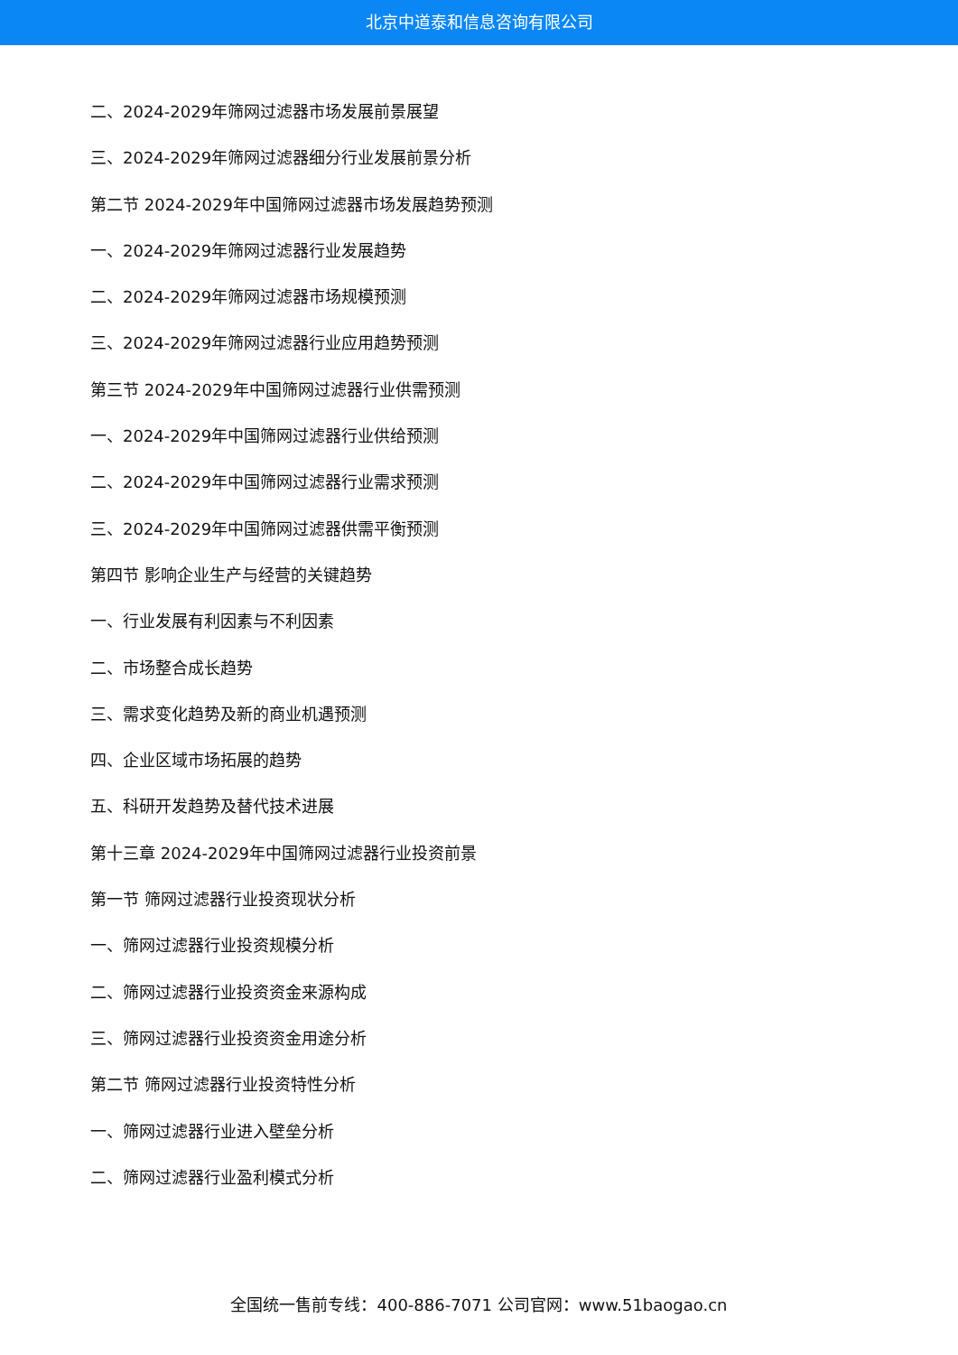北京中道泰和信息咨询有限公司
二、2024-2029年筛网过滤器市场发展前景展望
三、2024-2029年筛网过滤器细分行业发展前景分析
第二节 2024-2029年中国筛网过滤器市场发展趋势预测
一、2024-2029年筛网过滤器行业发展趋势
二、2024-2029年筛网过滤器市场规模预测
三、2024-2029年筛网过滤器行业应用趋势预测
第三节 2024-2029年中国筛网过滤器行业供需预测
一、2024-2029年中国筛网过滤器行业供给预测
二、2024-2029年中国筛网过滤器行业需求预测
三、2024-2029年中国筛网过滤器供需平衡预测
第四节 影响企业生产与经营的关键趋势
一、行业发展有利因素与不利因素
二、市场整合成长趋势
三、需求变化趋势及新的商业机遇预测
四、企业区域市场拓展的趋势
五、科研开发趋势及替代技术进展
第十三章 2024-2029年中国筛网过滤器行业投资前景
第一节 筛网过滤器行业投资现状分析
一、筛网过滤器行业投资规模分析
二、筛网过滤器行业投资资金来源构成
三、筛网过滤器行业投资资金用途分析
第二节 筛网过滤器行业投资特性分析
一、筛网过滤器行业进入壁垒分析
二、筛网过滤器行业盈利模式分析
全国统一售前专线：400-886-7071 公司官网：www.51baogao.cn